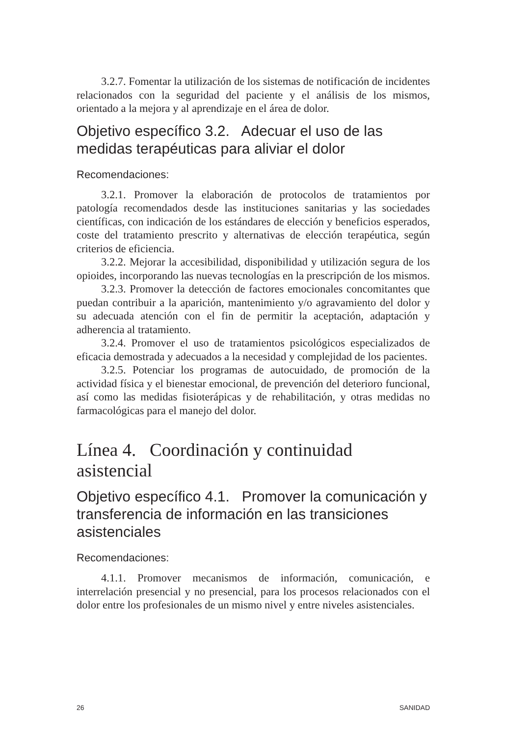3.2.7. Fomentar la utilización de los sistemas de notificación de incidentes relacionados con la seguridad del paciente y el análisis de los mismos, orientado a la mejora y al aprendizaje en el área de dolor.
Objetivo específico 3.2. Adecuar el uso de las medidas terapéuticas para aliviar el dolor
Recomendaciones:
3.2.1. Promover la elaboración de protocolos de tratamientos por patología recomendados desde las instituciones sanitarias y las sociedades científicas, con indicación de los estándares de elección y beneficios esperados, coste del tratamiento prescrito y alternativas de elección terapéutica, según criterios de eficiencia.
3.2.2. Mejorar la accesibilidad, disponibilidad y utilización segura de los opioides, incorporando las nuevas tecnologías en la prescripción de los mismos.
3.2.3. Promover la detección de factores emocionales concomitantes que puedan contribuir a la aparición, mantenimiento y/o agravamiento del dolor y su adecuada atención con el fin de permitir la aceptación, adaptación y adherencia al tratamiento.
3.2.4. Promover el uso de tratamientos psicológicos especializados de eficacia demostrada y adecuados a la necesidad y complejidad de los pacientes.
3.2.5. Potenciar los programas de autocuidado, de promoción de la actividad física y el bienestar emocional, de prevención del deterioro funcional, así como las medidas fisioterápicas y de rehabilitación, y otras medidas no farmacológicas para el manejo del dolor.
Línea 4. Coordinación y continuidad asistencial
Objetivo específico 4.1. Promover la comunicación y transferencia de información en las transiciones asistenciales
Recomendaciones:
4.1.1. Promover mecanismos de información, comunicación, e interrelación presencial y no presencial, para los procesos relacionados con el dolor entre los profesionales de un mismo nivel y entre niveles asistenciales.
26 SANIDAD